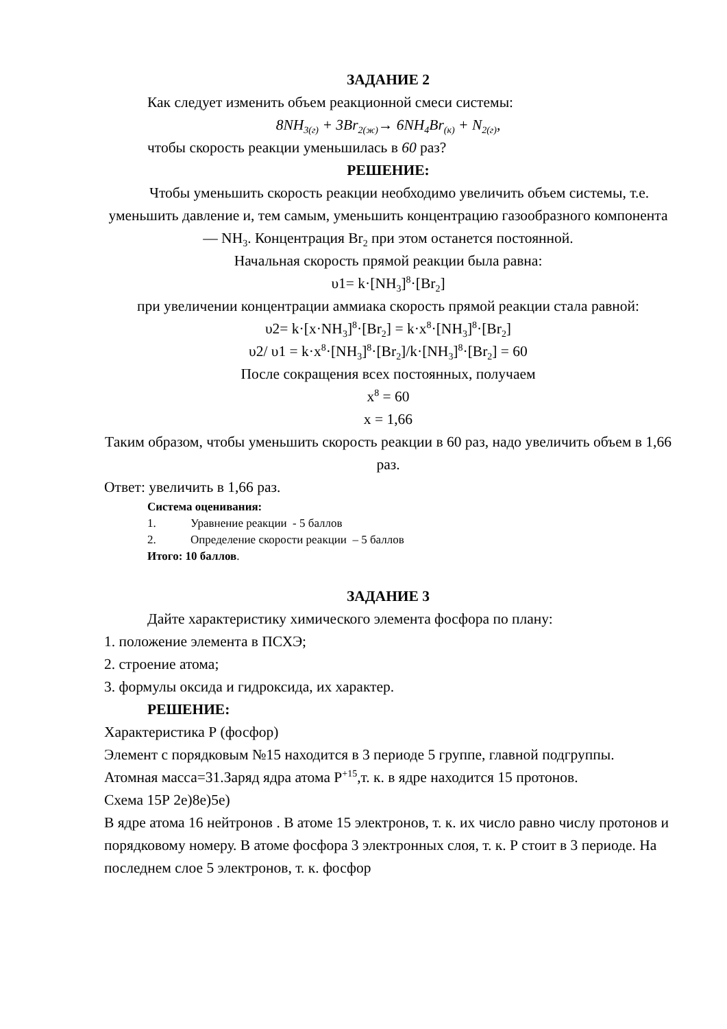ЗАДАНИЕ 2
Как следует изменить объем реакционной смеси системы:
8NH<sub>3(г)</sub> + 3Br<sub>2(ж)</sub>→ 6NH<sub>4</sub>Br<sub>(к)</sub> + N<sub>2(г)</sub>,
чтобы скорость реакции уменьшилась в 60 раз?
РЕШЕНИЕ:
Чтобы уменьшить скорость реакции необходимо увеличить объем системы, т.е. уменьшить давление и, тем самым, уменьшить концентрацию газообразного компонента — NH<sub>3</sub>. Концентрация Br<sub>2</sub> при этом останется постоянной.
Начальная скорость прямой реакции была равна:
υ1= k·[NH<sub>3</sub>]<sup>8</sup>·[Br<sub>2</sub>]
при увеличении концентрации аммиака скорость прямой реакции стала равной:
υ2= k·[x·NH<sub>3</sub>]<sup>8</sup>·[Br<sub>2</sub>] = k·x<sup>8</sup>·[NH<sub>3</sub>]<sup>8</sup>·[Br<sub>2</sub>]
υ2/ υ1 = k·x<sup>8</sup>·[NH<sub>3</sub>]<sup>8</sup>·[Br<sub>2</sub>]/k·[NH<sub>3</sub>]<sup>8</sup>·[Br<sub>2</sub>] = 60
После сокращения всех постоянных, получаем
x<sup>8</sup> = 60
x = 1,66
Таким образом, чтобы уменьшить скорость реакции в 60 раз, надо увеличить объем в 1,66 раз.
Ответ: увеличить в 1,66 раз.
Система оценивания:
1. Уравнение реакции - 5 баллов
2. Определение скорости реакции – 5 баллов
Итого: 10 баллов.
ЗАДАНИЕ 3
Дайте характеристику химического элемента фосфора по плану:
1. положение элемента в ПСХЭ;
2. строение атома;
3. формулы оксида и гидроксида, их характер.
РЕШЕНИЕ:
Характеристика Р (фосфор)
Элемент с порядковым №15 находится в 3 периоде 5 группе, главной подгруппы.
Атомная масса=31.Заряд ядра атома Р<sup>+15</sup>,т. к. в ядре находится 15 протонов.
Схема 15Р 2е)8е)5е)
В ядре атома 16 нейтронов . В атоме 15 электронов, т. к. их число равно числу протонов и порядковому номеру. В атоме фосфора 3 электронных слоя, т. к. Р стоит в 3 периоде. На последнем слое 5 электронов, т. к. фосфор